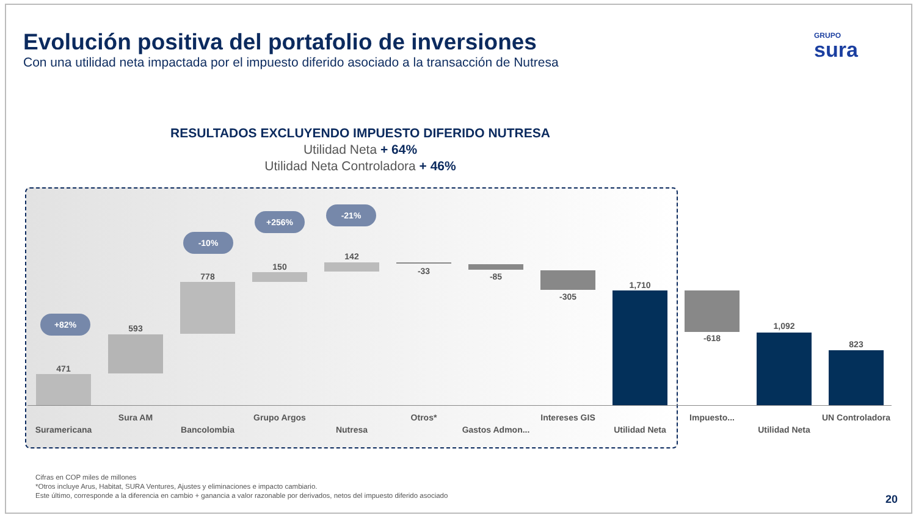Evolución positiva del portafolio de inversiones
Con una utilidad neta impactada por el impuesto diferido asociado a la transacción de Nutresa
GRUPO
sura
RESULTADOS EXCLUYENDO IMPUESTO DIFERIDO NUTRESA
Utilidad Neta + 64%
Utilidad Neta Controladora + 46%
471
593
778
150
142
-33
-85
-305
1,710
-618
1,092
823
+82%
-10%
+256%
-21%
Suramericana
Sura AM
Bancolombia
Grupo Argos
Nutresa
Otros*
Gastos Admon...
Intereses GIS
Utilidad Neta
Impuesto...
Utilidad Neta
UN Controladora
Cifras en COP miles de millones
*Otros incluye Arus, Habitat, SURA Ventures, Ajustes y eliminaciones e impacto cambiario.
Este último, corresponde a la diferencia en cambio + ganancia a valor razonable por derivados, netos del impuesto diferido asociado
20